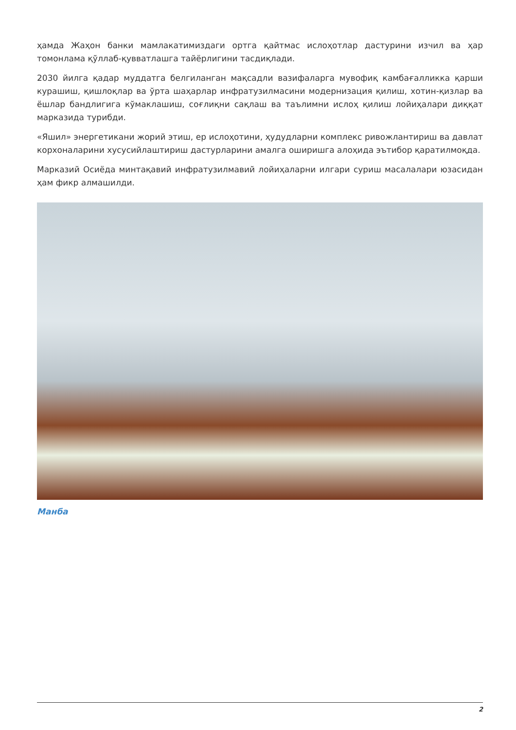ҳамда Жаҳон банки мамлакатимиздаги ортга қайтмас ислоҳотлар дастурини изчил ва ҳар томонлама қўллаб-қувватлашга тайёрлигини тасдиқлади.
2030 йилга қадар муддатга белгиланган мақсадли вазифаларга мувофиқ камбағалликка қарши курашиш, қишлоқлар ва ўрта шаҳарлар инфратузилмасини модернизация қилиш, хотин-қизлар ва ёшлар бандлигига кўмаклашиш, соғлиқни сақлаш ва таълимни ислоҳ қилиш лойиҳалари диққат марказида турибди.
«Яшил» энергетикани жорий этиш, ер ислоҳотини, ҳудудларни комплекс ривожлантириш ва давлат корхоналарини хусусийлаштириш дастурларини амалга оширишга алоҳида эътибор қаратилмоқда.
Марказий Осиёда минтақавий инфратузилмавий лойиҳаларни илгари суриш масалалари юзасидан ҳам фикр алмашилди.
Манба
2